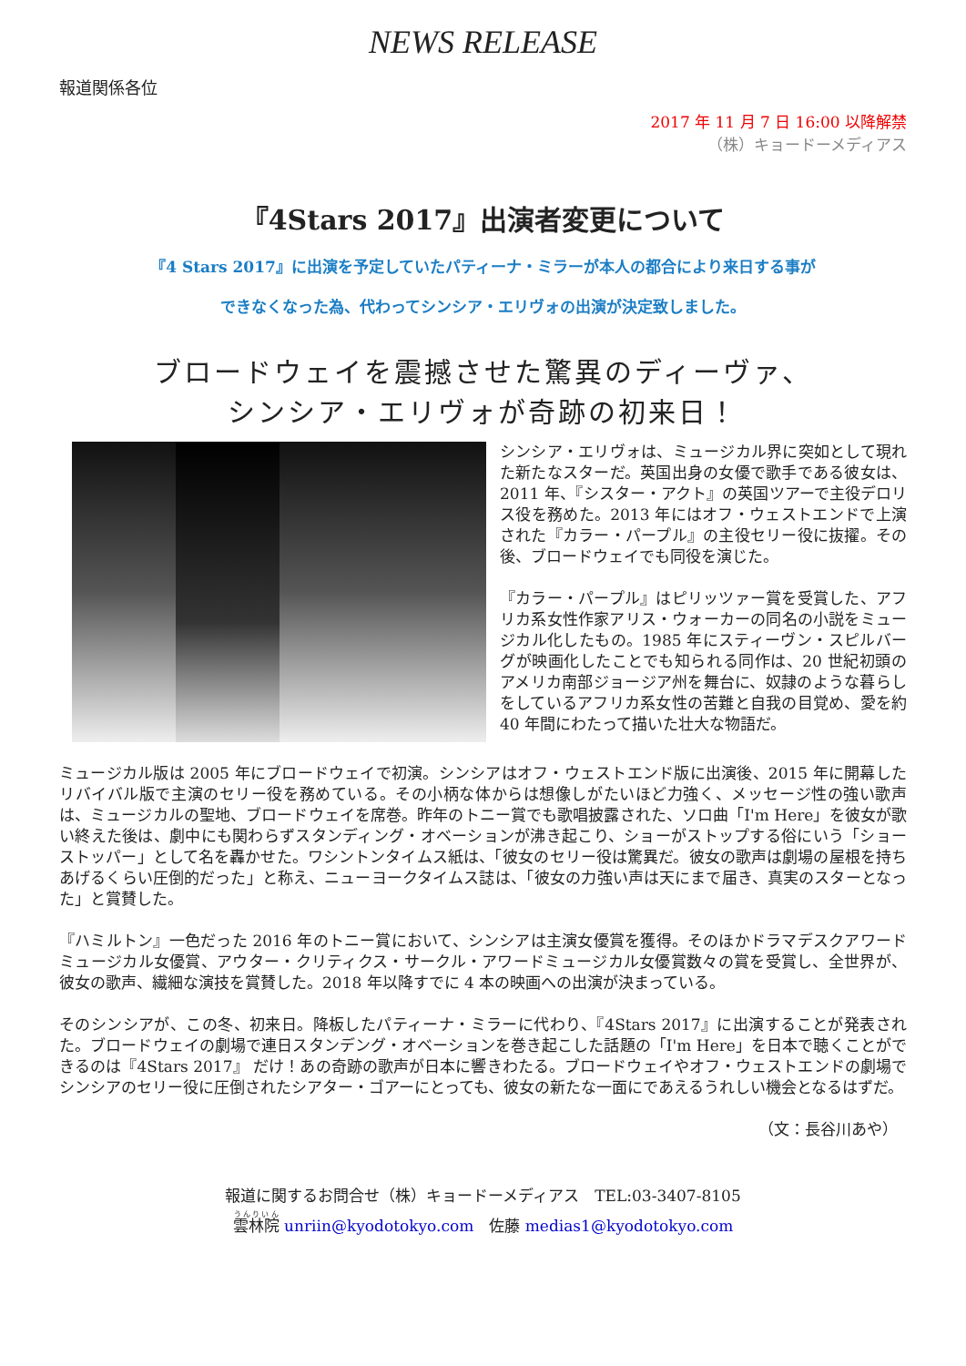NEWS RELEASE
報道関係各位
2017 年 11 月 7 日 16:00 以降解禁
（株）キョードーメディアス
『4Stars 2017』出演者変更について
『4 Stars 2017』に出演を予定していたパティーナ・ミラーが本人の都合により来日する事が
できなくなった為、代わってシンシア・エリヴォの出演が決定致しました。
ブロードウェイを震撼させた驚異のディーヴァ、
シンシア・エリヴォが奇跡の初来日！
シンシア・エリヴォは、ミュージカル界に突如として現れた新たなスターだ。英国出身の女優で歌手である彼女は、2011 年、『シスター・アクト』の英国ツアーで主役デロリス役を務めた。2013 年にはオフ・ウェストエンドで上演された『カラー・パープル』の主役セリー役に抜擢。その後、ブロードウェイでも同役を演じた。
『カラー・パープル』はピリッツァー賞を受賞した、アフリカ系女性作家アリス・ウォーカーの同名の小説をミュージカル化したもの。1985 年にスティーヴン・スピルバーグが映画化したことでも知られる同作は、20 世紀初頭のアメリカ南部ジョージア州を舞台に、奴隷のような暮らしをしているアフリカ系女性の苦難と自我の目覚め、愛を約 40 年間にわたって描いた壮大な物語だ。
ミュージカル版は 2005 年にブロードウェイで初演。シンシアはオフ・ウェストエンド版に出演後、2015 年に開幕したリバイバル版で主演のセリー役を務めている。その小柄な体からは想像しがたいほど力強く、メッセージ性の強い歌声は、ミュージカルの聖地、ブロードウェイを席巻。昨年のトニー賞でも歌唱披露された、ソロ曲「I'm Here」を彼女が歌い終えた後は、劇中にも関わらずスタンディング・オベーションが沸き起こり、ショーがストップする俗にいう「ショーストッパー」として名を轟かせた。ワシントンタイムス紙は、「彼女のセリー役は驚異だ。彼女の歌声は劇場の屋根を持ちあげるくらい圧倒的だった」と称え、ニューヨークタイムス誌は、「彼女の力強い声は天にまで届き、真実のスターとなった」と賞賛した。
『ハミルトン』一色だった 2016 年のトニー賞において、シンシアは主演女優賞を獲得。そのほかドラマデスクアワードミュージカル女優賞、アウター・クリティクス・サークル・アワードミュージカル女優賞数々の賞を受賞し、全世界が、彼女の歌声、繊細な演技を賞賛した。2018 年以降すでに 4 本の映画への出演が決まっている。
そのシンシアが、この冬、初来日。降板したパティーナ・ミラーに代わり、『4Stars 2017』に出演することが発表された。ブロードウェイの劇場で連日スタンデング・オベーションを巻き起こした話題の「I'm Here」を日本で聴くことができるのは『4Stars 2017』 だけ！あの奇跡の歌声が日本に響きわたる。ブロードウェイやオフ・ウェストエンドの劇場でシンシアのセリー役に圧倒されたシアター・ゴアーにとっても、彼女の新たな一面にであえるうれしい機会となるはずだ。
（文：長谷川あや）
報道に関するお問合せ（株）キョードーメディアス　TEL:03-3407-8105
雲林院 unriin@kyodotokyo.com　佐藤 medias1@kyodotokyo.com